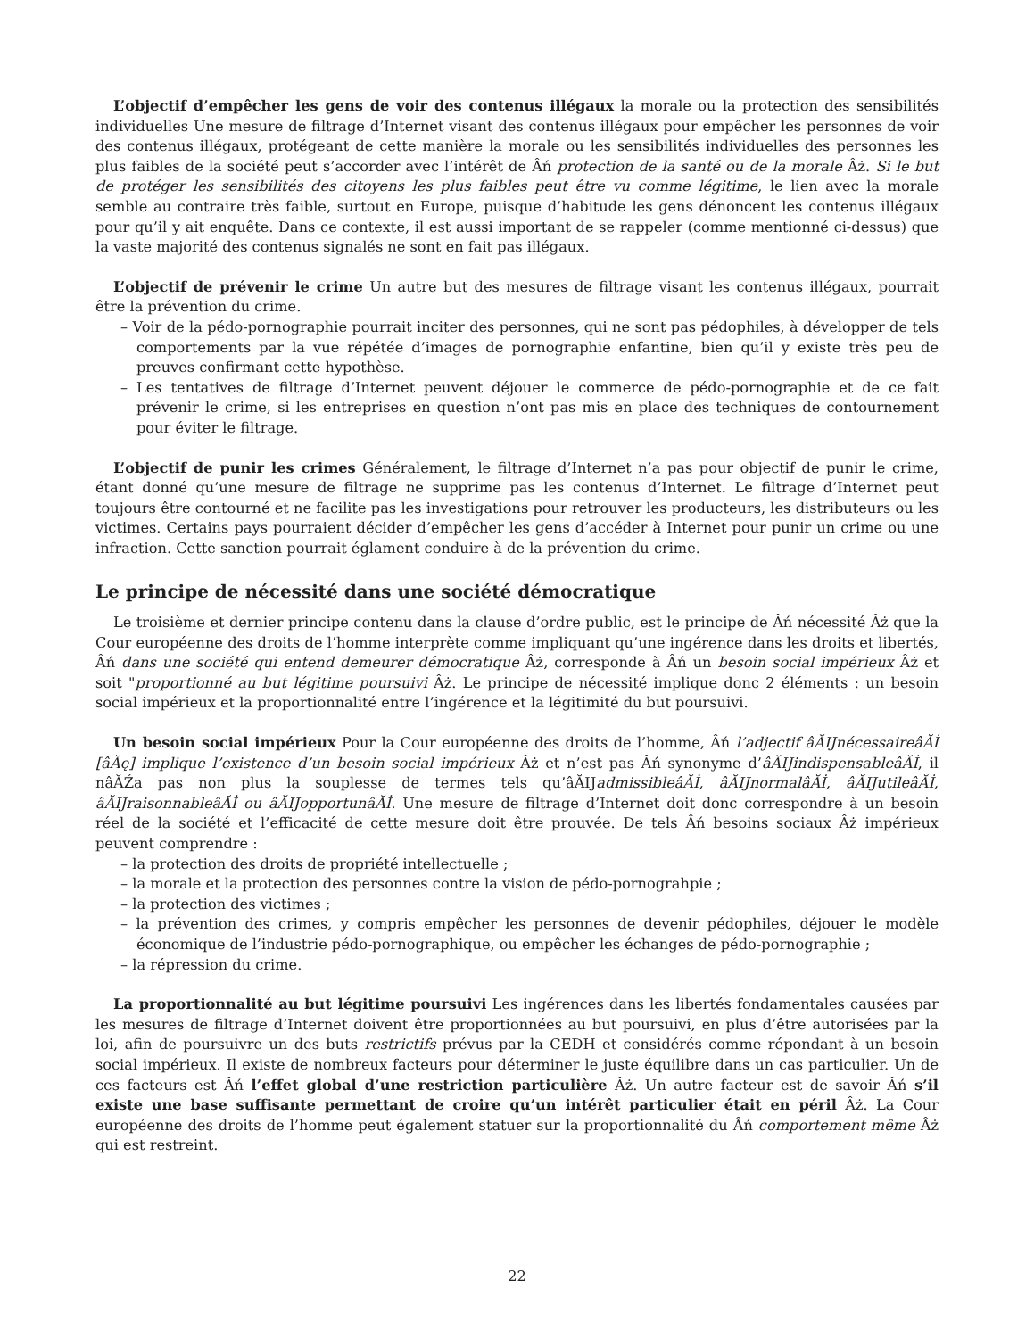L’objectif d’empêcher les gens de voir des contenus illégaux la morale ou la protection des sensibilités individuelles Une mesure de filtrage d’Internet visant des contenus illégaux pour empêcher les personnes de voir des contenus illégaux, protégeant de cette manière la morale ou les sensibilités individuelles des personnes les plus faibles de la société peut s’accorder avec l’intérêt de Âń protection de la santé ou de la morale Âż. Si le but de protéger les sensibilités des citoyens les plus faibles peut être vu comme légitime, le lien avec la morale semble au contraire très faible, surtout en Europe, puisque d’habitude les gens dénoncent les contenus illégaux pour qu’il y ait enquête. Dans ce contexte, il est aussi important de se rappeler (comme mentionné ci-dessus) que la vaste majorité des contenus signalés ne sont en fait pas illégaux.
L’objectif de prévenir le crime Un autre but des mesures de filtrage visant les contenus illégaux, pourrait être la prévention du crime.
– Voir de la pédo-pornographie pourrait inciter des personnes, qui ne sont pas pédophiles, à développer de tels comportements par la vue répétée d’images de pornographie enfantine, bien qu’il y existe très peu de preuves confirmant cette hypothèse.
– Les tentatives de filtrage d’Internet peuvent déjouer le commerce de pédo-pornographie et de ce fait prévenir le crime, si les entreprises en question n’ont pas mis en place des techniques de contournement pour éviter le filtrage.
L’objectif de punir les crimes Généralement, le filtrage d’Internet n’a pas pour objectif de punir le crime, étant donné qu’une mesure de filtrage ne supprime pas les contenus d’Internet. Le filtrage d’Internet peut toujours être contourné et ne facilite pas les investigations pour retrouver les producteurs, les distributeurs ou les victimes. Certains pays pourraient décider d’empêcher les gens d’accéder à Internet pour punir un crime ou une infraction. Cette sanction pourrait églament conduire à de la prévention du crime.
Le principe de nécessité dans une société démocratique
Le troisième et dernier principe contenu dans la clause d’ordre public, est le principe de Âń nécessité Âż que la Cour européenne des droits de l’homme interprète comme impliquant qu’une ingérence dans les droits et libertés, Âń dans une société qui entend demeurer démocratique Âż, corresponde à Âń un besoin social impérieux Âż et soit "proportionné au but légitime poursuivi Âż. Le principe de nécessité implique donc 2 éléments : un besoin social impérieux et la proportionnalité entre l’ingérence et la légitimité du but poursuivi.
Un besoin social impérieux Pour la Cour européenne des droits de l’homme, Âń l’adjectif âĂIJnécessaireâĂİ [âĂę] implique l’existence d’un besoin social impérieux Âż et n’est pas Âń synonyme d’âĂIJindispensableâĂİ, il nâĂŹa pas non plus la souplesse de termes tels qu’âĂIJadmissibleâĂİ, âĂIJnormalâĂİ, âĂIJutileâĂİ, âĂIJraisonnableâĂİ ou âĂIJopportunâĂİ. Une mesure de filtrage d’Internet doit donc correspondre à un besoin réel de la société et l’efficacité de cette mesure doit être prouvée. De tels Âń besoins sociaux Âż impérieux peuvent comprendre :
– la protection des droits de propriété intellectuelle ;
– la morale et la protection des personnes contre la vision de pédo-pornograhpie ;
– la protection des victimes ;
– la prévention des crimes, y compris empêcher les personnes de devenir pédophiles, déjouer le modèle économique de l’industrie pédo-pornographique, ou empêcher les échanges de pédo-pornographie ;
– la répression du crime.
La proportionnalité au but légitime poursuivi Les ingérences dans les libertés fondamentales causées par les mesures de filtrage d’Internet doivent être proportionnées au but poursuivi, en plus d’être autorisées par la loi, afin de poursuivre un des buts restrictifs prévus par la CEDH et considérés comme répondant à un besoin social impérieux. Il existe de nombreux facteurs pour déterminer le juste équilibre dans un cas particulier. Un de ces facteurs est Âń l’effet global d’une restriction particulière Âż. Un autre facteur est de savoir Âń s’il existe une base suffisante permettant de croire qu’un intérêt particulier était en péril Âż. La Cour européenne des droits de l’homme peut également statuer sur la proportionnalité du Âń comportement même Âż qui est restreint.
22